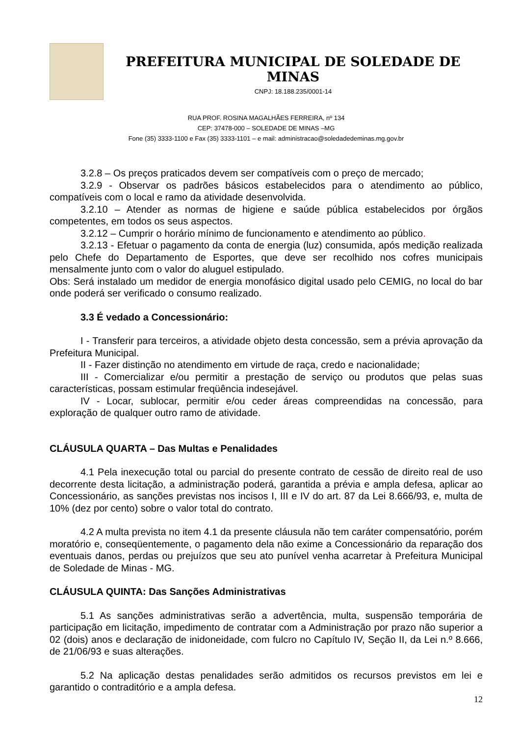PREFEITURA MUNICIPAL DE SOLEDADE DE MINAS
CNPJ: 18.188.235/0001-14
RUA PROF. ROSINA MAGALHÃES FERREIRA, nº 134
CEP: 37478-000 – SOLEDADE DE MINAS –MG
Fone (35) 3333-1100 e Fax (35) 3333-1101 – e mail: administracao@soledadedeminas.mg.gov.br
3.2.8 – Os preços praticados devem ser compatíveis com o preço de mercado;
3.2.9 - Observar os padrões básicos estabelecidos para o atendimento ao público, compatíveis com o local e ramo da atividade desenvolvida.
3.2.10 – Atender as normas de higiene e saúde pública estabelecidos por órgãos competentes, em todos os seus aspectos.
3.2.12 – Cumprir o horário mínimo de funcionamento e atendimento ao público.
3.2.13 - Efetuar o pagamento da conta de energia (luz) consumida, após medição realizada pelo Chefe do Departamento de Esportes, que deve ser recolhido nos cofres municipais mensalmente junto com o valor do aluguel estipulado.
Obs: Será instalado um medidor de energia monofásico digital usado pelo CEMIG, no local do bar onde poderá ser verificado o consumo realizado.
3.3 É vedado a Concessionário:
I - Transferir para terceiros, a atividade objeto desta concessão, sem a prévia aprovação da Prefeitura Municipal.
II - Fazer distinção no atendimento em virtude de raça, credo e nacionalidade;
III - Comercializar e/ou permitir a prestação de serviço ou produtos que pelas suas características, possam estimular freqüência indesejável.
IV - Locar, sublocar, permitir e/ou ceder áreas compreendidas na concessão, para exploração de qualquer outro ramo de atividade.
CLÁUSULA QUARTA – Das Multas e Penalidades
4.1 Pela inexecução total ou parcial do presente contrato de cessão de direito real de uso decorrente desta licitação, a administração poderá, garantida a prévia e ampla defesa, aplicar ao Concessionário, as sanções previstas nos incisos I, III e IV do art. 87 da Lei 8.666/93, e, multa de 10% (dez por cento) sobre o valor total do contrato.
4.2 A multa prevista no item 4.1 da presente cláusula não tem caráter compensatório, porém moratório e, conseqüentemente, o pagamento dela não exime a Concessionário da reparação dos eventuais danos, perdas ou prejuízos que seu ato punível venha acarretar à Prefeitura Municipal de Soledade de Minas - MG.
CLÁUSULA QUINTA: Das Sanções Administrativas
5.1 As sanções administrativas serão a advertência, multa, suspensão temporária de participação em licitação, impedimento de contratar com a Administração por prazo não superior a 02 (dois) anos e declaração de inidoneidade, com fulcro no Capítulo IV, Seção II, da Lei n.º 8.666, de 21/06/93 e suas alterações.
5.2 Na aplicação destas penalidades serão admitidos os recursos previstos em lei e garantido o contraditório e a ampla defesa.
12